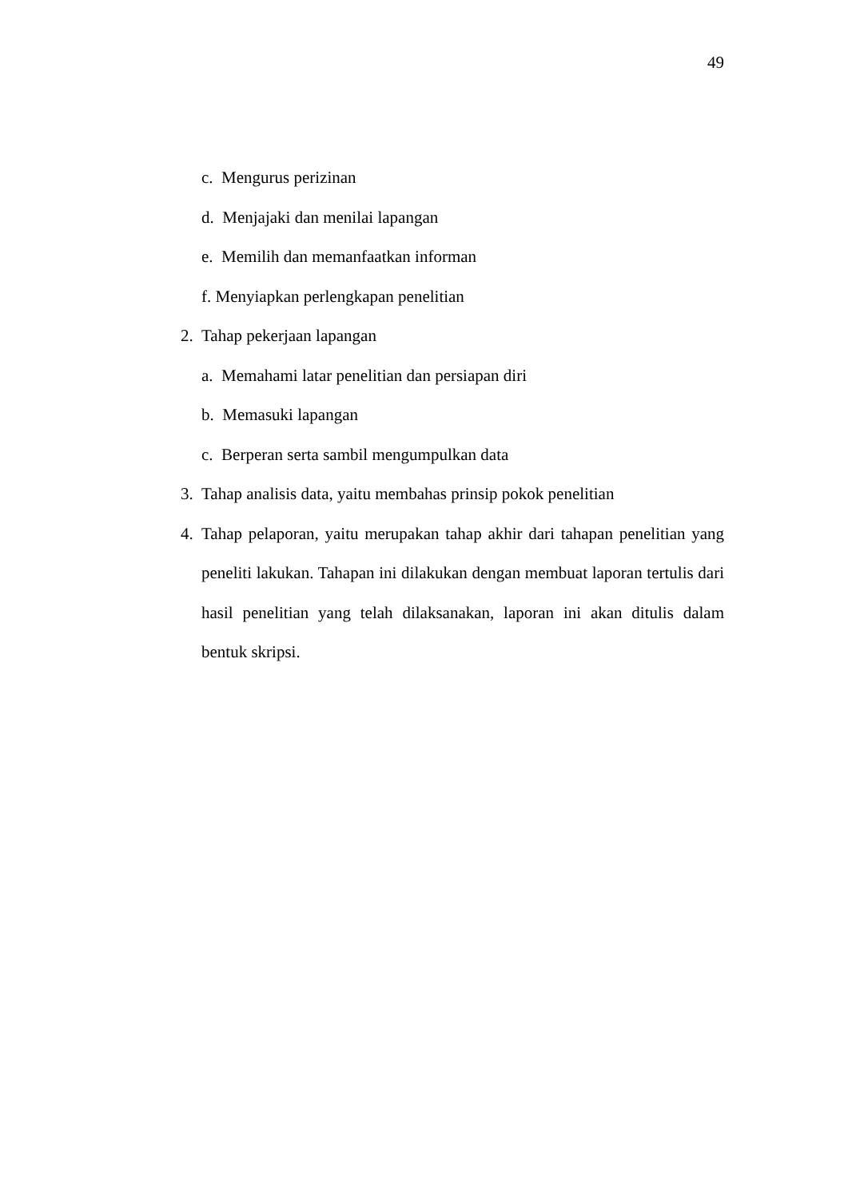49
c. Mengurus perizinan
d. Menjajaki dan menilai lapangan
e. Memilih dan memanfaatkan informan
f. Menyiapkan perlengkapan penelitian
2. Tahap pekerjaan lapangan
a. Memahami latar penelitian dan persiapan diri
b. Memasuki lapangan
c. Berperan serta sambil mengumpulkan data
3. Tahap analisis data, yaitu membahas prinsip pokok penelitian
4. Tahap pelaporan, yaitu merupakan tahap akhir dari tahapan penelitian yang peneliti lakukan. Tahapan ini dilakukan dengan membuat laporan tertulis dari hasil penelitian yang telah dilaksanakan, laporan ini akan ditulis dalam bentuk skripsi.